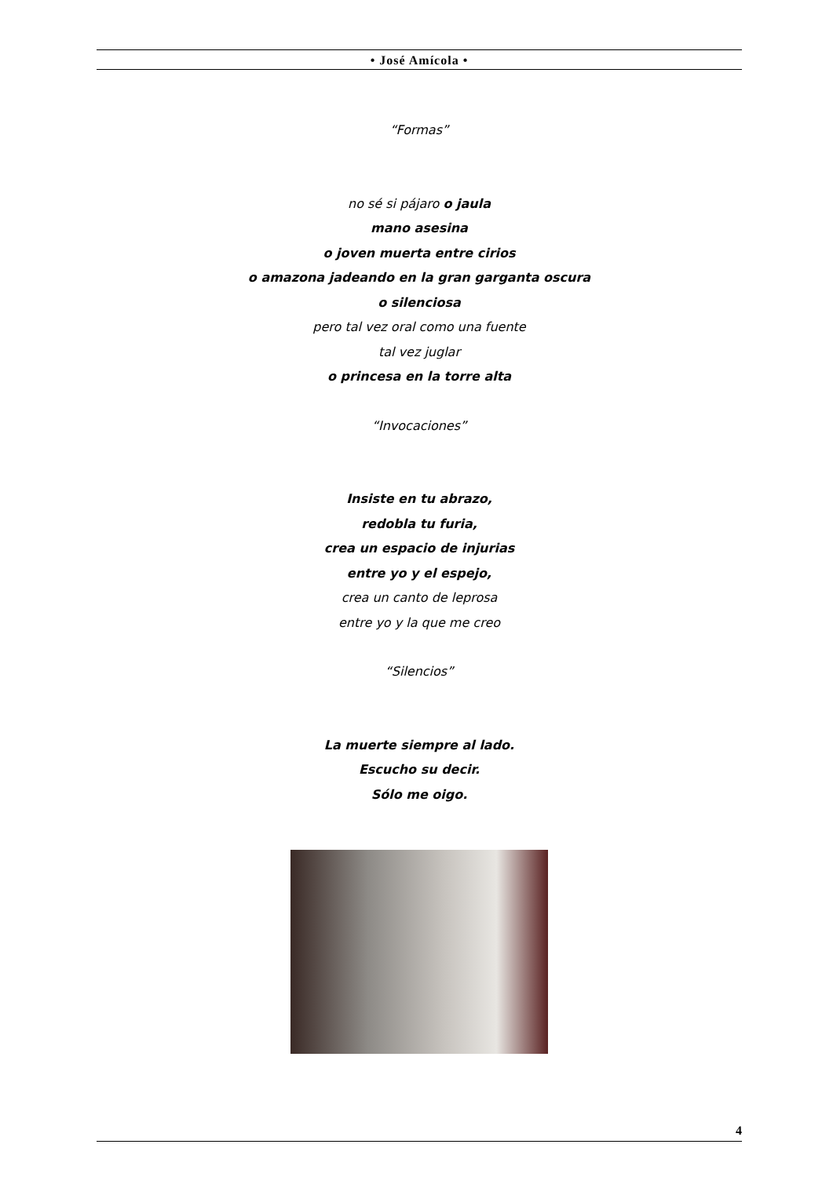• José Amícola •
“Formas”
no sé si pájaro o jaula
mano asesina
o joven muerta entre cirios
o amazona jadeando en la gran garganta oscura
o silenciosa
pero tal vez oral como una fuente
tal vez juglar
o princesa en la torre alta
“Invocaciones”
Insiste en tu abrazo,
redobla tu furia,
crea un espacio de injurias
entre yo y el espejo,
crea un canto de leprosa
entre yo y la que me creo
“Silencios”
La muerte siempre al lado.
Escucho su decir.
Sólo me oigo.
4